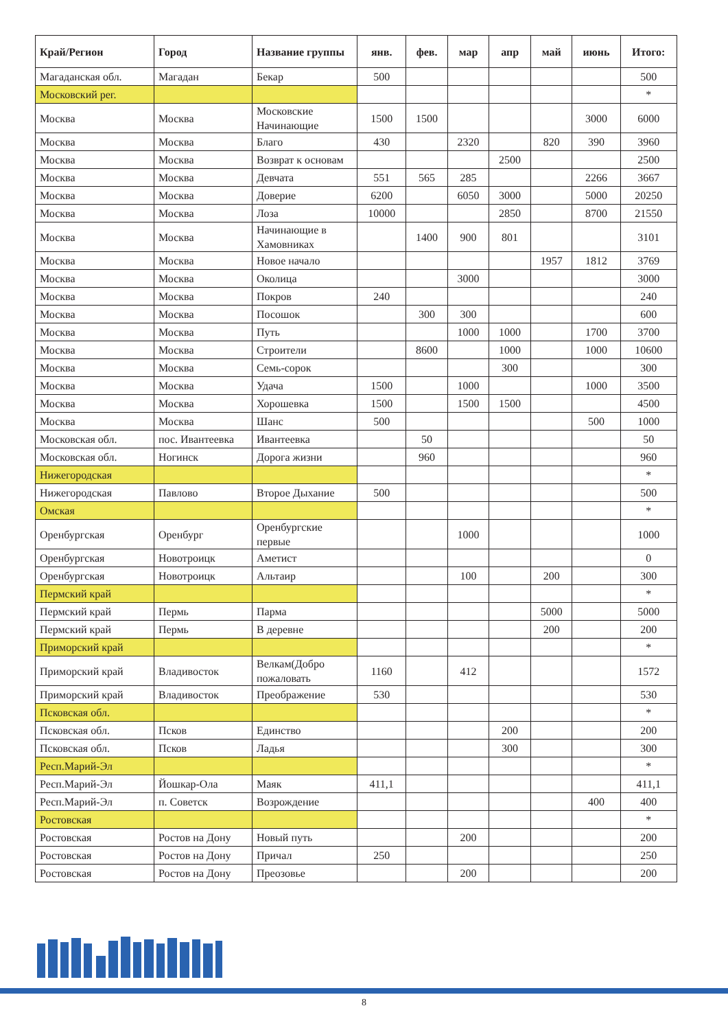| Край/Регион | Город | Название группы | янв. | фев. | мар | апр | май | июнь | Итого: |
| --- | --- | --- | --- | --- | --- | --- | --- | --- | --- |
| Магаданская обл. | Магадан | Бекар | 500 | | | | | | 500 |
| Московский рег. | | | | | | | | | * |
| Москва | Москва | Московские Начинающие | 1500 | 1500 | | | | 3000 | 6000 |
| Москва | Москва | Благо | 430 | | 2320 | | 820 | 390 | 3960 |
| Москва | Москва | Возврат к основам | | | | 2500 | | | 2500 |
| Москва | Москва | Девчата | 551 | 565 | 285 | | | 2266 | 3667 |
| Москва | Москва | Доверие | 6200 | | 6050 | 3000 | | 5000 | 20250 |
| Москва | Москва | Лоза | 10000 | | | 2850 | | 8700 | 21550 |
| Москва | Москва | Начинающие в Хамовниках | | 1400 | 900 | 801 | | | 3101 |
| Москва | Москва | Новое начало | | | | | 1957 | 1812 | 3769 |
| Москва | Москва | Околица | | | 3000 | | | | 3000 |
| Москва | Москва | Покров | 240 | | | | | | 240 |
| Москва | Москва | Посошок | | 300 | 300 | | | | 600 |
| Москва | Москва | Путь | | | 1000 | 1000 | | 1700 | 3700 |
| Москва | Москва | Строители | | 8600 | | 1000 | | 1000 | 10600 |
| Москва | Москва | Семь-сорок | | | | 300 | | | 300 |
| Москва | Москва | Удача | 1500 | | 1000 | | | 1000 | 3500 |
| Москва | Москва | Хорошевка | 1500 | | 1500 | 1500 | | | 4500 |
| Москва | Москва | Шанс | 500 | | | | | 500 | 1000 |
| Московская обл. | пос. Ивантеевка | Ивантеевка | | 50 | | | | | 50 |
| Московская обл. | Ногинск | Дорога жизни | | 960 | | | | | 960 |
| Нижегородская | | | | | | | | | * |
| Нижегородская | Павлово | Второе Дыхание | 500 | | | | | | 500 |
| Омская | | | | | | | | | * |
| Оренбургская | Оренбург | Оренбургские первые | | | 1000 | | | | 1000 |
| Оренбургская | Новотроицк | Аметист | | | | | | | 0 |
| Оренбургская | Новотроицк | Альтаир | | | 100 | | 200 | | 300 |
| Пермский край | | | | | | | | | * |
| Пермский край | Пермь | Парма | | | | | 5000 | | 5000 |
| Пермский край | Пермь | В деревне | | | | | 200 | | 200 |
| Приморский край | | | | | | | | | * |
| Приморский край | Владивосток | Велкам(Добро пожаловать | 1160 | | 412 | | | | 1572 |
| Приморский край | Владивосток | Преображение | 530 | | | | | | 530 |
| Псковская обл. | | | | | | | | | * |
| Псковская обл. | Псков | Единство | | | | 200 | | | 200 |
| Псковская обл. | Псков | Ладья | | | | 300 | | | 300 |
| Респ.Марий-Эл | | | | | | | | | * |
| Респ.Марий-Эл | Йошкар-Ола | Маяк | 411,1 | | | | | | 411,1 |
| Респ.Марий-Эл | п. Советск | Возрождение | | | | | | 400 | 400 |
| Ростовская | | | | | | | | | * |
| Ростовская | Ростов на Дону | Новый путь | | | 200 | | | | 200 |
| Ростовская | Ростов на Дону | Причал | 250 | | | | | | 250 |
| Ростовская | Ростов на Дону | Преозовье | | | 200 | | | | 200 |
8